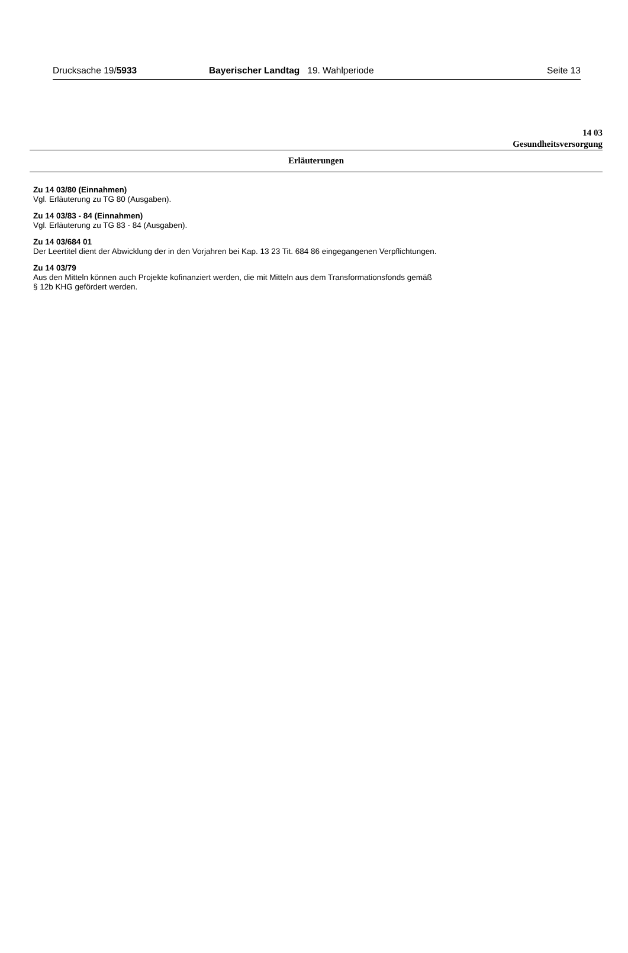Drucksache 19/5933 Bayerischer Landtag 19. Wahlperiode Seite 13
14 03
Gesundheitsversorgung
Erläuterungen
Zu 14 03/80 (Einnahmen)
Vgl. Erläuterung zu TG 80 (Ausgaben).
Zu 14 03/83 - 84 (Einnahmen)
Vgl. Erläuterung zu TG 83 - 84 (Ausgaben).
Zu 14 03/684 01
Der Leertitel dient der Abwicklung der in den Vorjahren bei Kap. 13 23 Tit. 684 86 eingegangenen Verpflichtungen.
Zu 14 03/79
Aus den Mitteln können auch Projekte kofinanziert werden, die mit Mitteln aus dem Transformationsfonds gemäß
§ 12b KHG gefördert werden.